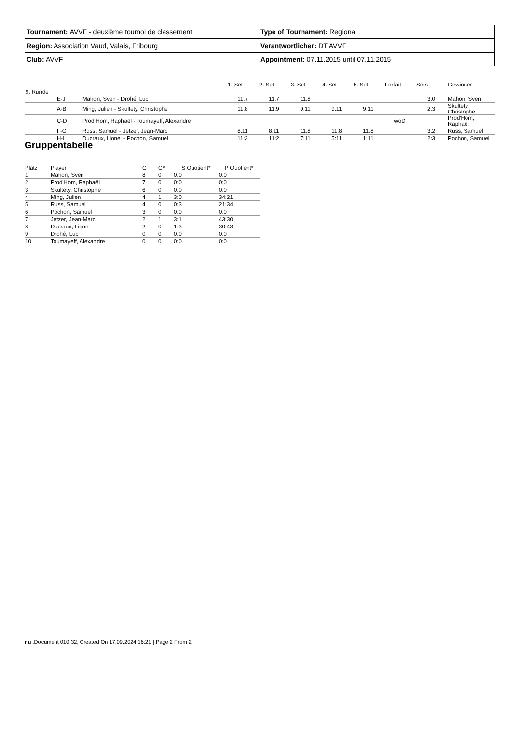| Tournament: AVVF - deuxième tournoi de classement | Type of Tournament: Regional |
| Region: Association Vaud, Valais, Fribourg | Verantwortlicher: DT AVVF |
| Club: AVVF | Appointment: 07.11.2015 until 07.11.2015 |
| | | | 1. Set | 2. Set | 3. Set | 4. Set | 5. Set | Forfait | Sets | Gewinner |
| --- | --- | --- | --- | --- | --- | --- | --- | --- | --- | --- |
| 9. Runde | | | | | | | | | | |
| | E-J | Mahon, Sven - Drohé, Luc | 11:7 | 11:7 | 11:8 | | | | 3:0 | Mahon, Sven |
| | A-B | Ming, Julien - Skultety, Christophe | 11:8 | 11:9 | 9:11 | 9:11 | 9:11 | | 2:3 | Skultety, Christophe |
| | C-D | Prod'Hom, Raphaël - Toumayeff, Alexandre | | | | | | woD | | Prod'Hom, Raphaël |
| | F-G | Russ, Samuel - Jetzer, Jean-Marc | 8:11 | 8:11 | 11:8 | 11:8 | 11:8 | | 3:2 | Russ, Samuel |
| | H-I | Ducraux, Lionel - Pochon, Samuel | 11:3 | 11:2 | 7:11 | 5:11 | 1:11 | | 2:3 | Pochon, Samuel |
Gruppentabelle
| Platz | Player | G | G* | S Quotient* | P Quotient* |
| --- | --- | --- | --- | --- | --- |
| 1 | Mahon, Sven | 8 | 0 | 0:0 | 0:0 |
| 2 | Prod'Hom, Raphaël | 7 | 0 | 0:0 | 0:0 |
| 3 | Skultety, Christophe | 6 | 0 | 0:0 | 0:0 |
| 4 | Ming, Julien | 4 | 1 | 3:0 | 34:21 |
| 5 | Russ, Samuel | 4 | 0 | 0:3 | 21:34 |
| 6 | Pochon, Samuel | 3 | 0 | 0:0 | 0:0 |
| 7 | Jetzer, Jean-Marc | 2 | 1 | 3:1 | 43:30 |
| 8 | Ducraux, Lionel | 2 | 0 | 1:3 | 30:43 |
| 9 | Drohé, Luc | 0 | 0 | 0:0 | 0:0 |
| 10 | Toumayeff, Alexandre | 0 | 0 | 0:0 | 0:0 |
nu .Document 010.32, Created On 17.09.2024 16:21 | Page 2 From 2